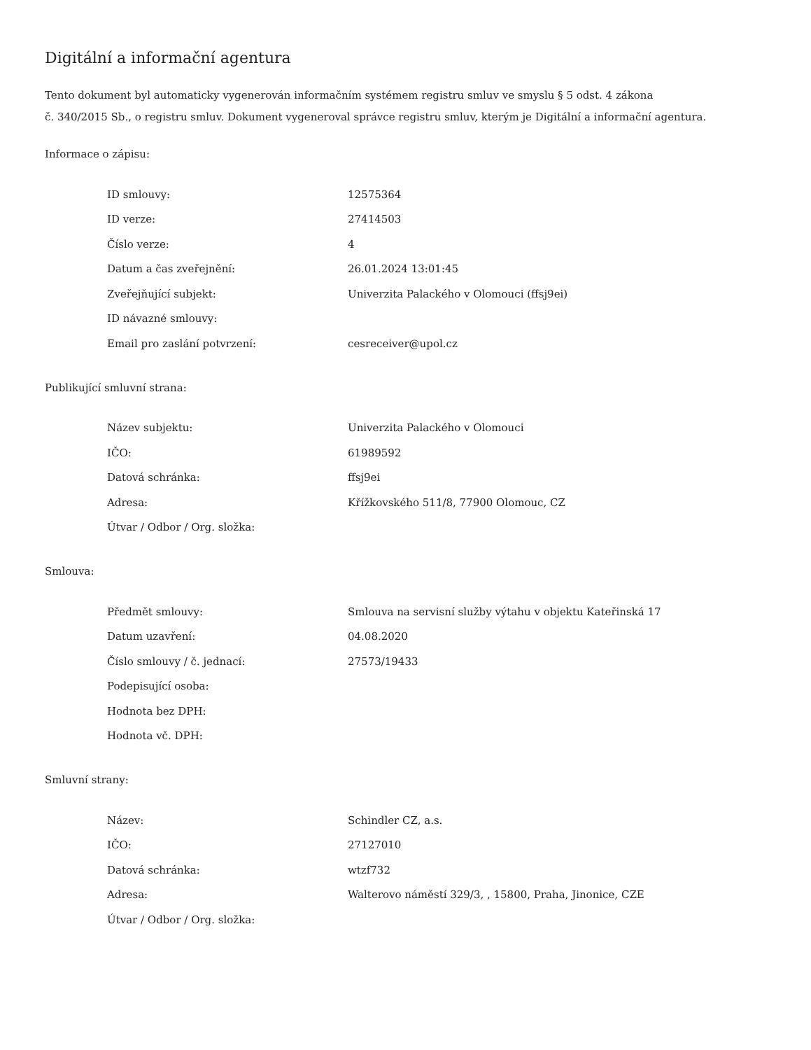Digitální a informační agentura
Tento dokument byl automaticky vygenerován informačním systémem registru smluv ve smyslu § 5 odst. 4 zákona
č. 340/2015 Sb., o registru smluv. Dokument vygeneroval správce registru smluv, kterým je Digitální a informační agentura.
Informace o zápisu:
| ID smlouvy: | 12575364 |
| ID verze: | 27414503 |
| Číslo verze: | 4 |
| Datum a čas zveřejnění: | 26.01.2024 13:01:45 |
| Zveřejňující subjekt: | Univerzita Palackého v Olomouci (ffsj9ei) |
| ID návazné smlouvy: | |
| Email pro zaslání potvrzení: | cesreceiver@upol.cz |
Publikující smluvní strana:
| Název subjektu: | Univerzita Palackého v Olomouci |
| IČO: | 61989592 |
| Datová schránka: | ffsj9ei |
| Adresa: | Křížkovského 511/8, 77900 Olomouc, CZ |
| Útvar / Odbor / Org. složka: | |
Smlouva:
| Předmět smlouvy: | Smlouva na servisní služby výtahu v objektu Kateřinská 17 |
| Datum uzavření: | 04.08.2020 |
| Číslo smlouvy / č. jednací: | 27573/19433 |
| Podepisující osoba: | |
| Hodnota bez DPH: | |
| Hodnota vč. DPH: | |
Smluvní strany:
| Název: | Schindler CZ, a.s. |
| IČO: | 27127010 |
| Datová schránka: | wtzf732 |
| Adresa: | Walterovo náměstí 329/3, , 15800, Praha, Jinonice, CZE |
| Útvar / Odbor / Org. složka: | |